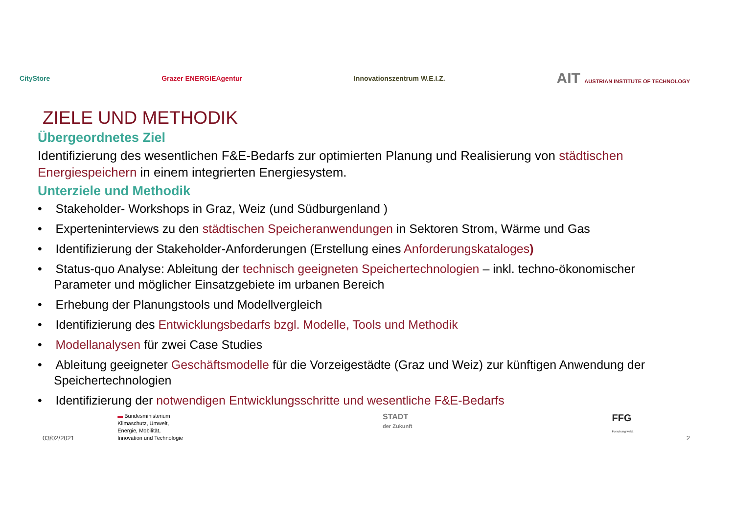CityStore Grazer ENERGIEAgentur Innovationszentrum W.E.I.Z.
AIT AUSTRIAN INSTITUTE OF TECHNOLOGY
ZIELE UND METHODIK
Übergeordnetes Ziel
Identifizierung des wesentlichen F&E-Bedarfs zur optimierten Planung und Realisierung von städtischen Energiespeichern in einem integrierten Energiesystem.
Unterziele und Methodik
• Stakeholder- Workshops in Graz, Weiz (und Südburgenland )
• Experteninterviews zu den städtischen Speicheranwendungen in Sektoren Strom, Wärme und Gas
• Identifizierung der Stakeholder-Anforderungen (Erstellung eines Anforderungskataloges)
• Status-quo Analyse: Ableitung der technisch geeigneten Speichertechnologien – inkl. techno-ökonomischer Parameter und möglicher Einsatzgebiete im urbanen Bereich
• Erhebung der Planungstools und Modellvergleich
• Identifizierung des Entwicklungsbedarfs bzgl. Modelle, Tools und Methodik
• Modellanalysen für zwei Case Studies
• Ableitung geeigneter Geschäftsmodelle für die Vorzeigestädte (Graz und Weiz) zur künftigen Anwendung der Speichertechnologien
• Identifizierung der notwendigen Entwicklungsschritte und wesentliche F&E-Bedarfs
03/02/2021
▬ Bundesministerium
Klimaschutz, Umwelt,
Energie, Mobilität,
Innovation und Technologie
STADT
der Zukunft
FFG
Forschung wirkt.
2